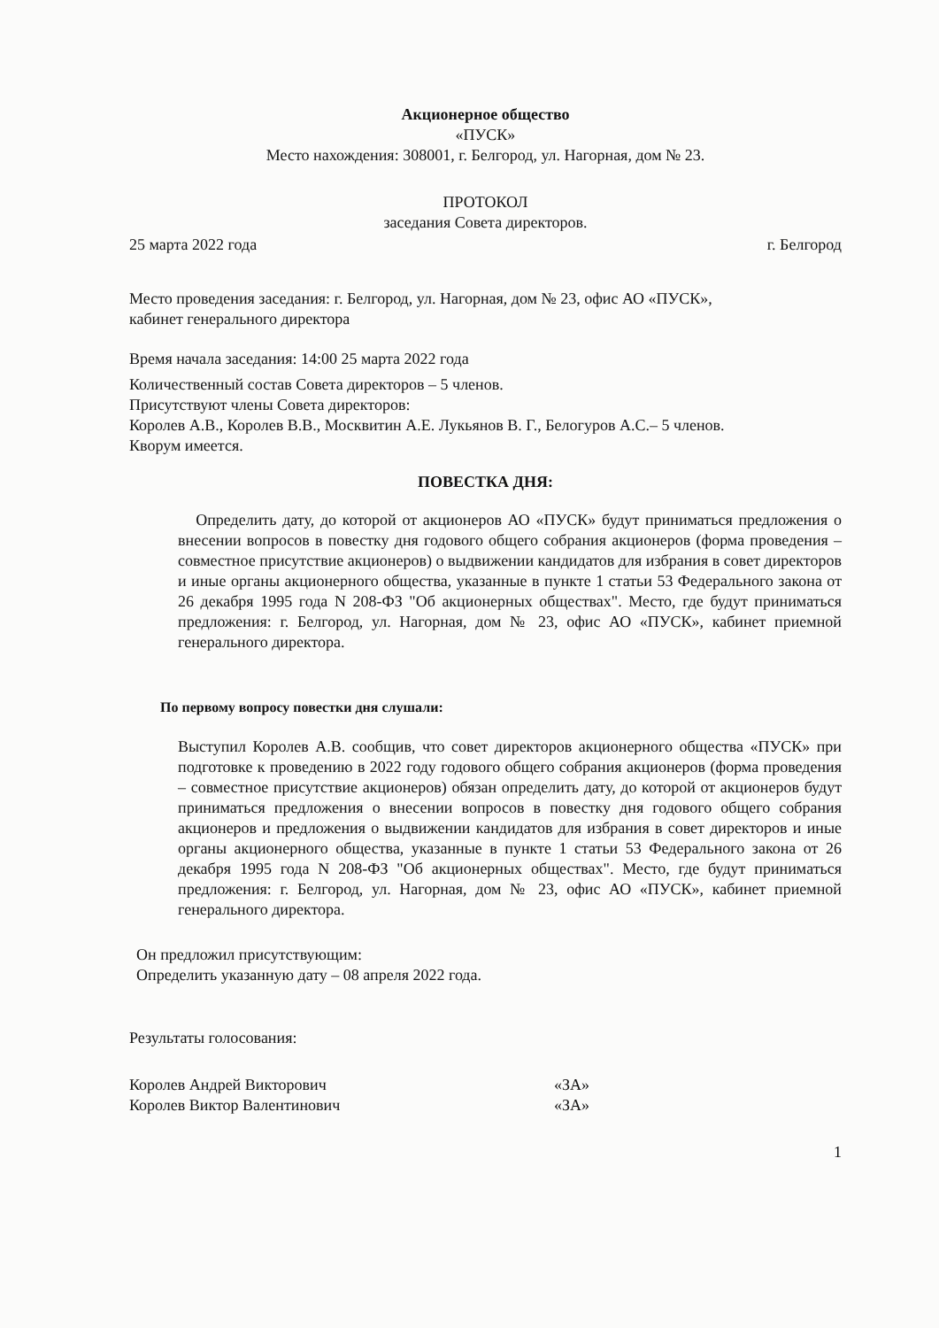Акционерное общество
«ПУСК»
Место нахождения: 308001, г. Белгород, ул. Нагорная, дом № 23.
ПРОТОКОЛ
заседания Совета директоров.
25 марта 2022 года г. Белгород
Место проведения заседания: г. Белгород, ул. Нагорная, дом № 23, офис АО «ПУСК»,
кабинет генерального директора
Время начала заседания: 14:00 25 марта 2022 года
Количественный состав Совета директоров – 5 членов.
Присутствуют члены Совета директоров:
Королев А.В., Королев В.В., Москвитин А.Е. Лукьянов В. Г., Белогуров А.С.– 5 членов.
Кворум имеется.
ПОВЕСТКА ДНЯ:
Определить дату, до которой от акционеров АО «ПУСК» будут приниматься предложения о внесении вопросов в повестку дня годового общего собрания акционеров (форма проведения – совместное присутствие акционеров) о выдвижении кандидатов для избрания в совет директоров и иные органы акционерного общества, указанные в пункте 1 статьи 53 Федерального закона от 26 декабря 1995 года N 208-ФЗ "Об акционерных обществах". Место, где будут приниматься предложения: г. Белгород, ул. Нагорная, дом № 23, офис АО «ПУСК», кабинет приемной генерального директора.
По первому вопросу повестки дня слушали:
Выступил Королев А.В. сообщив, что совет директоров акционерного общества «ПУСК» при подготовке к проведению в 2022 году годового общего собрания акционеров (форма проведения – совместное присутствие акционеров) обязан определить дату, до которой от акционеров будут приниматься предложения о внесении вопросов в повестку дня годового общего собрания акционеров и предложения о выдвижении кандидатов для избрания в совет директоров и иные органы акционерного общества, указанные в пункте 1 статьи 53 Федерального закона от 26 декабря 1995 года N 208-ФЗ "Об акционерных обществах". Место, где будут приниматься предложения: г. Белгород, ул. Нагорная, дом № 23, офис АО «ПУСК», кабинет приемной генерального директора.
Он предложил присутствующим:
Определить указанную дату – 08 апреля 2022 года.
Результаты голосования:
Королев Андрей Викторович «ЗА»
Королев Виктор Валентинович «ЗА»
1